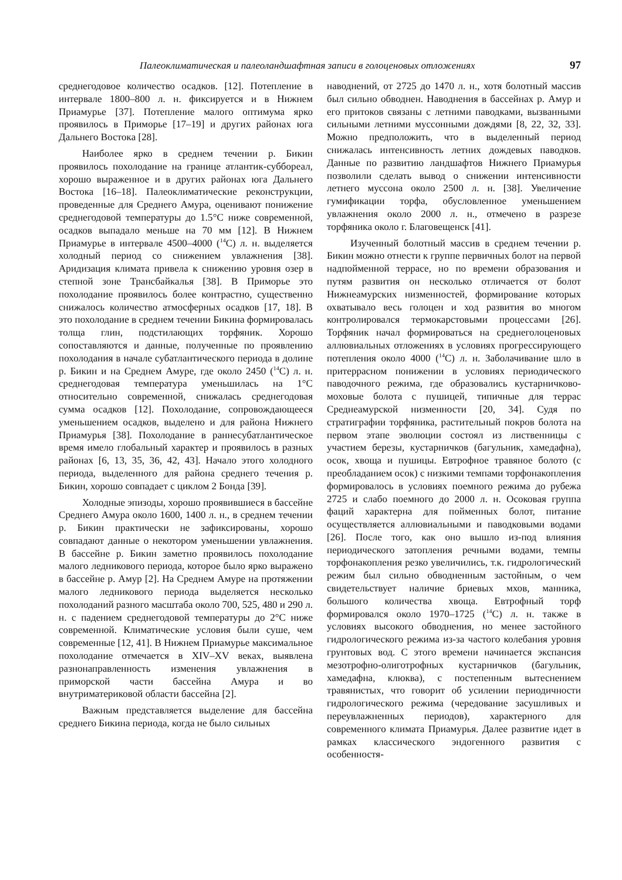Палеоклиматическая и палеоландшафтная записи в голоценовых отложениях 97
среднегодовое количество осадков. [12]. Потепление в интервале 1800–800 л. н. фиксируется и в Нижнем Приамурье [37]. Потепление малого оптимума ярко проявилось в Приморье [17–19] и других районах юга Дальнего Востока [28].
Наиболее ярко в среднем течении р. Бикин проявилось похолодание на границе атлантик-суббореал, хорошо выраженное и в других районах юга Дальнего Востока [16–18]. Палеоклиматические реконструкции, проведенные для Среднего Амура, оценивают понижение среднегодовой температуры до 1.5°С ниже современной, осадков выпадало меньше на 70 мм [12]. В Нижнем Приамурье в интервале 4500–4000 (<sup>14</sup>С) л. н. выделяется холодный период со снижением увлажнения [38]. Аридизация климата привела к снижению уровня озер в степной зоне Трансбайкалья [38]. В Приморье это похолодание проявилось более контрастно, существенно снижалось количество атмосферных осадков [17, 18]. В это похолодание в среднем течении Бикина формировалась толща глин, подстилающих торфяник. Хорошо сопоставляются и данные, полученные по проявлению похолодания в начале субатлантического периода в долине р. Бикин и на Среднем Амуре, где около 2450 (<sup>14</sup>С) л. н. среднегодовая температура уменьшилась на 1°С относительно современной, снижалась среднегодовая сумма осадков [12]. Похолодание, сопровождающееся уменьшением осадков, выделено и для района Нижнего Приамурья [38]. Похолодание в раннесубатлантическое время имело глобальный характер и проявилось в разных районах [6, 13, 35, 36, 42, 43]. Начало этого холодного периода, выделенного для района среднего течения р. Бикин, хорошо совпадает с циклом 2 Бонда [39].
Холодные эпизоды, хорошо проявившиеся в бассейне Среднего Амура около 1600, 1400 л. н., в среднем течении р. Бикин практически не зафиксированы, хорошо совпадают данные о некотором уменьшении увлажнения. В бассейне р. Бикин заметно проявилось похолодание малого ледникового периода, которое было ярко выражено в бассейне р. Амур [2]. На Среднем Амуре на протяжении малого ледникового периода выделяется несколько похолоданий разного масштаба около 700, 525, 480 и 290 л. н. с падением среднегодовой температуры до 2°С ниже современной. Климатические условия были суше, чем современные [12, 41]. В Нижнем Приамурье максимальное похолодание отмечается в XIV–XV веках, выявлена разнонаправленность изменения увлажнения в приморской части бассейна Амура и во внутриматериковой области бассейна [2].
Важным представляется выделение для бассейна среднего Бикина периода, когда не было сильных
наводнений, от 2725 до 1470 л. н., хотя болотный массив был сильно обводнен. Наводнения в бассейнах р. Амур и его притоков связаны с летними паводками, вызванными сильными летними муссонными дождями [8, 22, 32, 33]. Можно предположить, что в выделенный период снижалась интенсивность летних дождевых паводков. Данные по развитию ландшафтов Нижнего Приамурья позволили сделать вывод о снижении интенсивности летнего муссона около 2500 л. н. [38]. Увеличение гумификации торфа, обусловленное уменьшением увлажнения около 2000 л. н., отмечено в разрезе торфяника около г. Благовещенск [41].
Изученный болотный массив в среднем течении р. Бикин можно отнести к группе первичных болот на первой надпойменной террасе, но по времени образования и путям развития он несколько отличается от болот Нижнеамурских низменностей, формирование которых охватывало весь голоцен и ход развития во многом контролировался термокарстовыми процессами [26]. Торфяник начал формироваться на среднеголоценовых аллювиальных отложениях в условиях прогрессирующего потепления около 4000 (<sup>14</sup>С) л. н. Заболачивание шло в притеррасном понижении в условиях периодического паводочного режима, где образовались кустарничково-моховые болота с пушицей, типичные для террас Среднеамурской низменности [20, 34]. Судя по стратиграфии торфяника, растительный покров болота на первом этапе эволюции состоял из лиственницы с участием березы, кустарничков (багульник, хамедафна), осок, хвоща и пушицы. Евтрофное травяное болото (с преобладанием осок) с низкими темпами торфонакопления формировалось в условиях поемного режима до рубежа 2725 и слабо поемного до 2000 л. н. Осоковая группа фаций характерна для пойменных болот, питание осуществляется аллювиальными и паводковыми водами [26]. После того, как оно вышло из-под влияния периодического затопления речными водами, темпы торфонакопления резко увеличились, т.к. гидрологический режим был сильно обводненным застойным, о чем свидетельствует наличие бриевых мхов, манника, большого количества хвоща. Евтрофный торф формировался около 1970–1725 (<sup>14</sup>С) л. н. также в условиях высокого обводнения, но менее застойного гидрологического режима из-за частого колебания уровня грунтовых вод. С этого времени начинается экспансия мезотрофно-олиготрофных кустарничков (багульник, хамедафна, клюква), с постепенным вытеснением травянистых, что говорит об усилении периодичности гидрологического режима (чередование засушливых и переувлажненных периодов), характерного для современного климата Приамурья. Далее развитие идет в рамках классического эндогенного развития с особенностя-